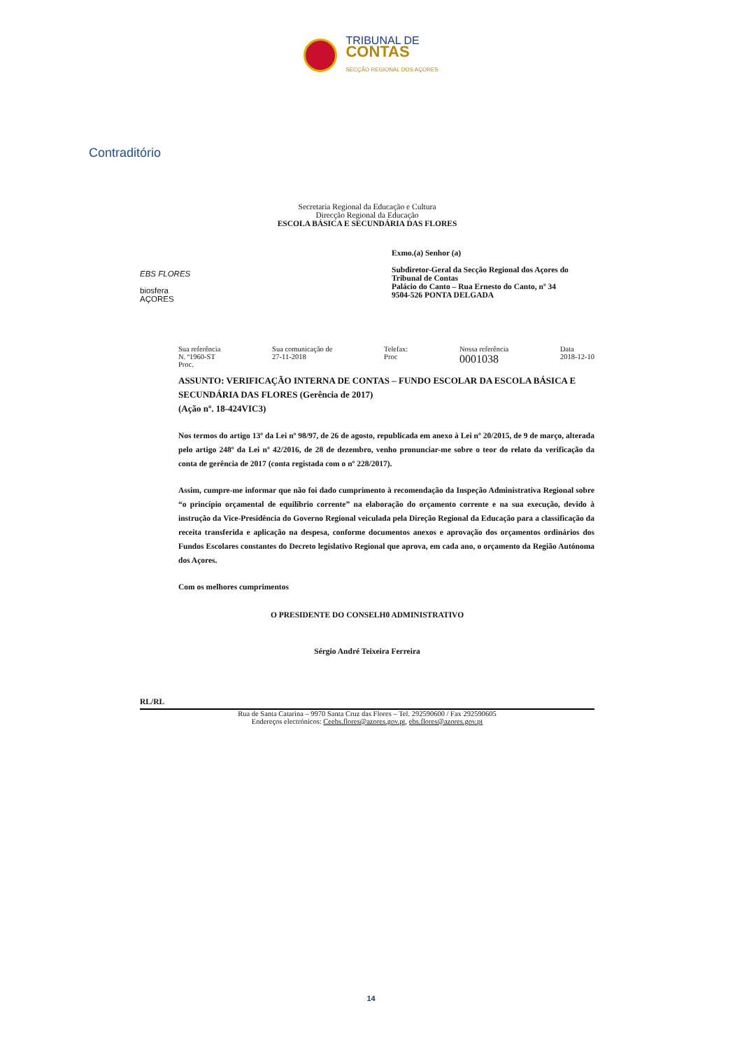TRIBUNAL DE
CONTAS
SECÇÃO REGIONAL DOS AÇORES
Contraditório
Secretaria Regional da Educação e Cultura
Direcção Regional da Educação
ESCOLA BÁSICA E SECUNDÁRIA DAS FLORES
EBS FLORES
biosfera
AÇORES
Exmo.(a) Senhor (a)
Subdiretor-Geral da Secção Regional dos Açores do Tribunal de Contas
Palácio do Canto – Rua Ernesto do Canto, nº 34
9504-526 PONTA DELGADA
Sua referência
N. º1960-ST
Proc.
Sua comunicação de
27-11-2018
Telefax:
Proc
Nossa referência
0001038
Data
2018-12-10
ASSUNTO: VERIFICAÇÃO INTERNA DE CONTAS – FUNDO ESCOLAR DA ESCOLA BÁSICA E SECUNDÁRIA DAS FLORES (Gerência de 2017)
(Ação nº. 18-424VIC3)
Nos termos do artigo 13º da Lei nº 98/97, de 26 de agosto, republicada em anexo à Lei nº 20/2015, de 9 de março, alterada pelo artigo 248º da Lei nº 42/2016, de 28 de dezembro, venho pronunciar-me sobre o teor do relato da verificação da conta de gerência de 2017 (conta registada com o nº 228/2017).
Assim, cumpre-me informar que não foi dado cumprimento à recomendação da Inspeção Administrativa Regional sobre “o princípio orçamental de equilíbrio corrente” na elaboração do orçamento corrente e na sua execução, devido à instrução da Vice-Presidência do Governo Regional veiculada pela Direção Regional da Educação para a classificação da receita transferida e aplicação na despesa, conforme documentos anexos e aprovação dos orçamentos ordinários dos Fundos Escolares constantes do Decreto legislativo Regional que aprova, em cada ano, o orçamento da Região Autónoma dos Açores.
Com os melhores cumprimentos
O PRESIDENTE DO CONSELH0 ADMINISTRATIVO
Sérgio André Teixeira Ferreira
RL/RL
Rua de Santa Catarina – 9970 Santa Cruz das Flores – Tel. 292590600 / Fax 292590605
Endereços electrónicos: Ceebs.flores@azores.gov.pt, ebs.flores@azores.gov.pt
14